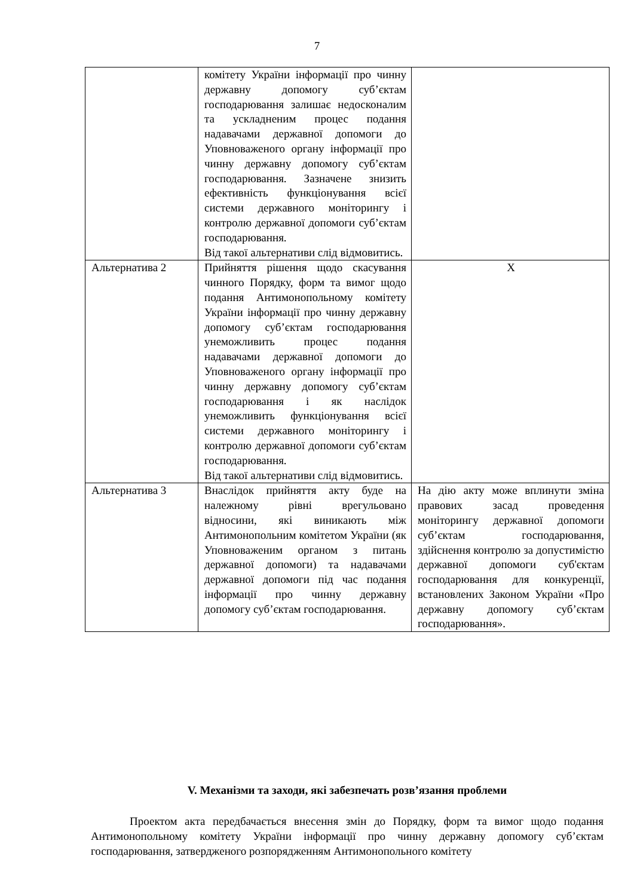7
| | комітету України інформації про чинну державну допомогу суб’єктам господарювання залишає недосконалим та ускладненим процес подання надавачами державної допомоги до Уповноваженого органу інформації про чинну державну допомогу суб’єктам господарювання. Зазначене знизить ефективність функціонування всієї системи державного моніторингу і контролю державної допомоги суб’єктам господарювання. Від такої альтернативи слід відмовитись. | |
| Альтернатива 2 | Прийняття рішення щодо скасування чинного Порядку, форм та вимог щодо подання Антимонопольному комітету України інформації про чинну державну допомогу суб’єктам господарювання унеможливить процес подання надавачами державної допомоги до Уповноваженого органу інформації про чинну державну допомогу суб’єктам господарювання і як наслідок унеможливить функціонування всієї системи державного моніторингу і контролю державної допомоги суб’єктам господарювання. Від такої альтернативи слід відмовитись. | Х |
| Альтернатива 3 | Внаслідок прийняття акту буде на належному рівні врегульовано відносини, які виникають між Антимонопольним комітетом України (як Уповноваженим органом з питань державної допомоги) та надавачами державної допомоги під час подання інформації про чинну державну допомогу суб’єктам господарювання. | На дію акту може вплинути зміна правових засад проведення моніторингу державної допомоги суб’єктам господарювання, здійснення контролю за допустимістю державної допомоги суб'єктам господарювання для конкуренції, встановлених Законом України «Про державну допомогу суб’єктам господарювання». |
V. Механізми та заходи, які забезпечать розв’язання проблеми
Проектом акта передбачається внесення змін до Порядку, форм та вимог щодо подання Антимонопольному комітету України інформації про чинну державну допомогу суб’єктам господарювання, затвердженого розпорядженням Антимонопольного комітету